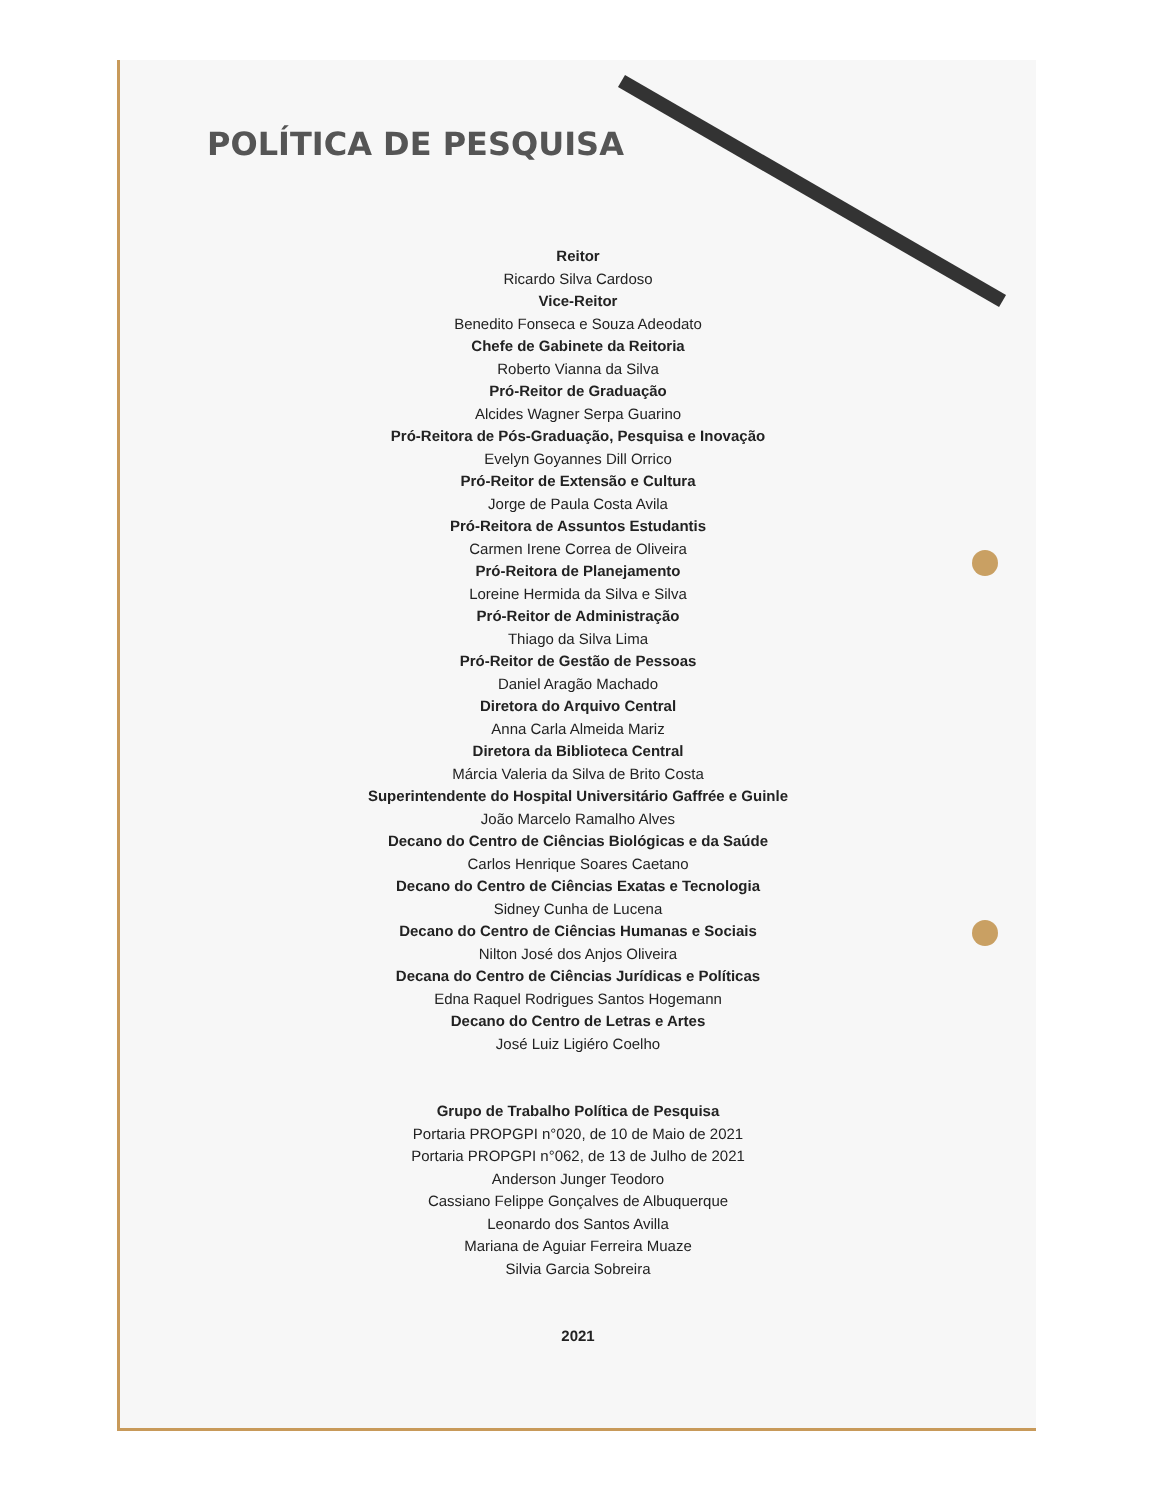POLÍTICA DE PESQUISA
Reitor
Ricardo Silva Cardoso
Vice-Reitor
Benedito Fonseca e Souza Adeodato
Chefe de Gabinete da Reitoria
Roberto Vianna da Silva
Pró-Reitor de Graduação
Alcides Wagner Serpa Guarino
Pró-Reitora de Pós-Graduação, Pesquisa e Inovação
Evelyn Goyannes Dill Orrico
Pró-Reitor de Extensão e Cultura
Jorge de Paula Costa Avila
Pró-Reitora de Assuntos Estudantis
Carmen Irene Correa de Oliveira
Pró-Reitora de Planejamento
Loreine Hermida da Silva e Silva
Pró-Reitor de Administração
Thiago da Silva Lima
Pró-Reitor de Gestão de Pessoas
Daniel Aragão Machado
Diretora do Arquivo Central
Anna Carla Almeida Mariz
Diretora da Biblioteca Central
Márcia Valeria da Silva de Brito Costa
Superintendente do Hospital Universitário Gaffrée e Guinle
João Marcelo Ramalho Alves
Decano do Centro de Ciências Biológicas e da Saúde
Carlos Henrique Soares Caetano
Decano do Centro de Ciências Exatas e Tecnologia
Sidney Cunha de Lucena
Decano do Centro de Ciências Humanas e Sociais
Nilton José dos Anjos Oliveira
Decana do Centro de Ciências Jurídicas e Políticas
Edna Raquel Rodrigues Santos Hogemann
Decano do Centro de Letras e Artes
José Luiz Ligiéro Coelho
Grupo de Trabalho Política de Pesquisa
Portaria PROPGPI n°020, de 10 de Maio de 2021
Portaria PROPGPI n°062, de 13 de Julho de 2021
Anderson Junger Teodoro
Cassiano Felippe Gonçalves de Albuquerque
Leonardo dos Santos Avilla
Mariana de Aguiar Ferreira Muaze
Silvia Garcia Sobreira
2021